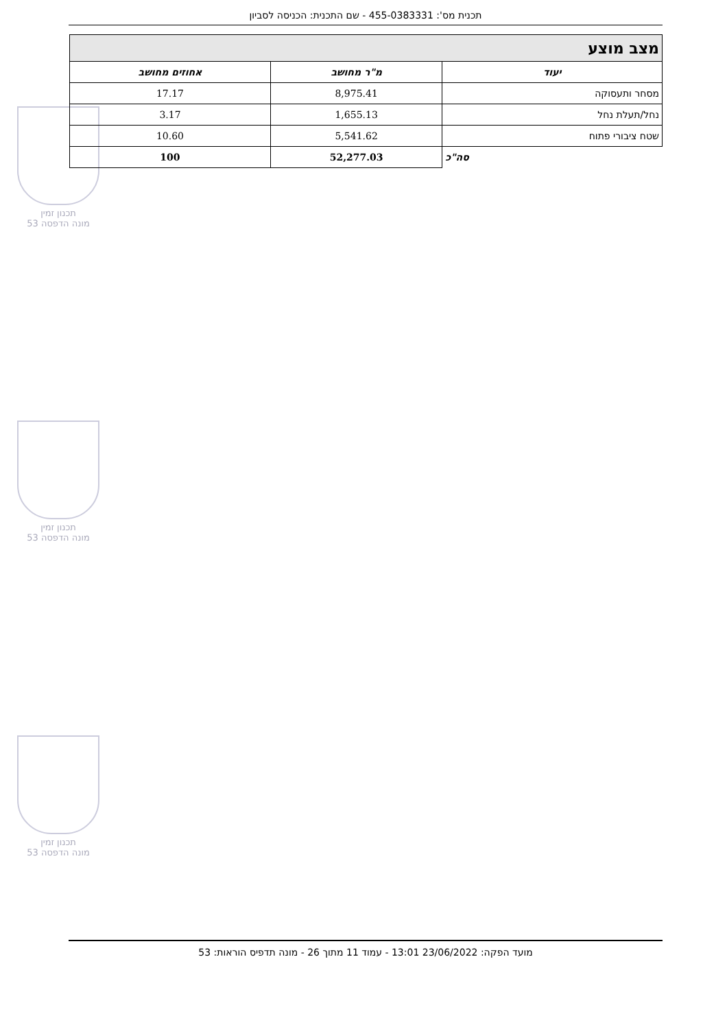תכנית מס': 455-0383331 - שם התכנית: הכניסה לסביון
תכנון זמין
מונה הדפסה 53
תכנון זמין
מונה הדפסה 53
תכנון זמין
מונה הדפסה 53
| מצב מוצע | | |
| יעוד | מ"ר מחושב | אחוזים מחושב |
| מסחר ותעסוקה | 8,975.41 | 17.17 |
| נחל/תעלת נחל | 1,655.13 | 3.17 |
| שטח ציבורי פתוח | 5,541.62 | 10.60 |
| סה"כ | 52,277.03 | 100 |
מועד הפקה: 23/06/2022 13:01 - עמוד 11 מתוך 26 - מונה תדפיס הוראות: 53